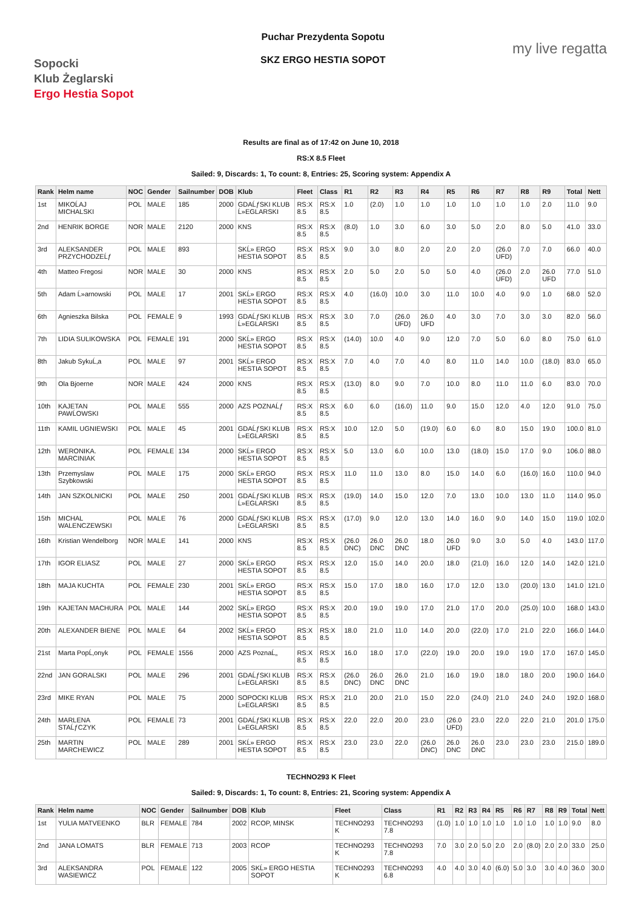Sopocki
Klub Żeglarski
Ergo Hestia Sopot
Puchar Prezydenta Sopotu
SKZ ERGO HESTIA SOPOT
my live regatta
Results are final as of 17:42 on June 10, 2018
RS:X 8.5 Fleet
Sailed: 9, Discards: 1, To count: 8, Entries: 25, Scoring system: Appendix A
| Rank | Helm name | NOC | Gender | Sailnumber | DOB | Klub | Fleet | Class | R1 | R2 | R3 | R4 | R5 | R6 | R7 | R8 | R9 | Total | Nett |
| --- | --- | --- | --- | --- | --- | --- | --- | --- | --- | --- | --- | --- | --- | --- | --- | --- | --- | --- | --- |
| 1st | MIKOĹAJ MICHALSKI | POL | MALE | 185 | 2000 | GDAĹƒSKI KLUB Ĺ»EGLARSKI | RS:X 8.5 | RS:X 8.5 | 1.0 | (2.0) | 1.0 | 1.0 | 1.0 | 1.0 | 1.0 | 1.0 | 2.0 | 11.0 | 9.0 |
| 2nd | HENRIK BORGE | NOR | MALE | 2120 | 2000 | KNS | RS:X 8.5 | RS:X 8.5 | (8.0) | 1.0 | 3.0 | 6.0 | 3.0 | 5.0 | 2.0 | 8.0 | 5.0 | 41.0 | 33.0 |
| 3rd | ALEKSANDER PRZYCHODZEĹƒ | POL | MALE | 893 | | SKĹ» ERGO HESTIA SOPOT | RS:X 8.5 | RS:X 8.5 | 9.0 | 3.0 | 8.0 | 2.0 | 2.0 | 2.0 | (26.0 UFD) | 7.0 | 7.0 | 66.0 | 40.0 |
| 4th | Matteo Fregosi | NOR | MALE | 30 | 2000 | KNS | RS:X 8.5 | RS:X 8.5 | 2.0 | 5.0 | 2.0 | 5.0 | 5.0 | 4.0 | (26.0 UFD) | 2.0 | 26.0 UFD | 77.0 | 51.0 |
| 5th | Adam Ĺ»arnowski | POL | MALE | 17 | 2001 | SKĹ» ERGO HESTIA SOPOT | RS:X 8.5 | RS:X 8.5 | 4.0 | (16.0) | 10.0 | 3.0 | 11.0 | 10.0 | 4.0 | 9.0 | 1.0 | 68.0 | 52.0 |
| 6th | Agnieszka Bilska | POL | FEMALE | 9 | 1993 | GDAĹƒSKI KLUB Ĺ»EGLARSKI | RS:X 8.5 | RS:X 8.5 | 3.0 | 7.0 | (26.0 UFD) | 26.0 UFD | 4.0 | 3.0 | 7.0 | 3.0 | 3.0 | 82.0 | 56.0 |
| 7th | LIDIA SULIKOWSKA | POL | FEMALE | 191 | 2000 | SKĹ» ERGO HESTIA SOPOT | RS:X 8.5 | RS:X 8.5 | (14.0) | 10.0 | 4.0 | 9.0 | 12.0 | 7.0 | 5.0 | 6.0 | 8.0 | 75.0 | 61.0 |
| 8th | Jakub SykuĹ‚a | POL | MALE | 97 | 2001 | SKĹ» ERGO HESTIA SOPOT | RS:X 8.5 | RS:X 8.5 | 7.0 | 4.0 | 7.0 | 4.0 | 8.0 | 11.0 | 14.0 | 10.0 | (18.0) | 83.0 | 65.0 |
| 9th | Ola Bjoerne | NOR | MALE | 424 | 2000 | KNS | RS:X 8.5 | RS:X 8.5 | (13.0) | 8.0 | 9.0 | 7.0 | 10.0 | 8.0 | 11.0 | 11.0 | 6.0 | 83.0 | 70.0 |
| 10th | KAJETAN PAWĹOWSKI | POL | MALE | 555 | 2000 | AZS POZNAĹƒ | RS:X 8.5 | RS:X 8.5 | 6.0 | 6.0 | (16.0) | 11.0 | 9.0 | 15.0 | 12.0 | 4.0 | 12.0 | 91.0 | 75.0 |
| 11th | KAMIL UGNIEWSKI | POL | MALE | 45 | 2001 | GDAĹƒSKI KLUB Ĺ»EGLARSKI | RS:X 8.5 | RS:X 8.5 | 10.0 | 12.0 | 5.0 | (19.0) | 6.0 | 6.0 | 8.0 | 15.0 | 19.0 | 100.0 | 81.0 |
| 12th | WERONIKA. MARCINIAK | POL | FEMALE | 134 | 2000 | SKĹ» ERGO HESTIA SOPOT | RS:X 8.5 | RS:X 8.5 | 5.0 | 13.0 | 6.0 | 10.0 | 13.0 | (18.0) | 15.0 | 17.0 | 9.0 | 106.0 | 88.0 |
| 13th | Przemyslaw Szybkowski | POL | MALE | 175 | 2000 | SKĹ» ERGO HESTIA SOPOT | RS:X 8.5 | RS:X 8.5 | 11.0 | 11.0 | 13.0 | 8.0 | 15.0 | 14.0 | 6.0 | (16.0) | 16.0 | 110.0 | 94.0 |
| 14th | JAN SZKOLNICKI | POL | MALE | 250 | 2001 | GDAĹƒSKI KLUB Ĺ»EGLARSKI | RS:X 8.5 | RS:X 8.5 | (19.0) | 14.0 | 15.0 | 12.0 | 7.0 | 13.0 | 10.0 | 13.0 | 11.0 | 114.0 | 95.0 |
| 15th | MICHAL WALENCZEWSKI | POL | MALE | 76 | 2000 | GDAĹƒSKI KLUB Ĺ»EGLARSKI | RS:X 8.5 | RS:X 8.5 | (17.0) | 9.0 | 12.0 | 13.0 | 14.0 | 16.0 | 9.0 | 14.0 | 15.0 | 119.0 | 102.0 |
| 16th | Kristian Wendelborg | NOR | MALE | 141 | 2000 | KNS | RS:X 8.5 | RS:X 8.5 | (26.0 DNC) | 26.0 DNC | 26.0 DNC | 18.0 | 26.0 UFD | 9.0 | 3.0 | 5.0 | 4.0 | 143.0 | 117.0 |
| 17th | IGOR ELIASZ | POL | MALE | 27 | 2000 | SKĹ» ERGO HESTIA SOPOT | RS:X 8.5 | RS:X 8.5 | 12.0 | 15.0 | 14.0 | 20.0 | 18.0 | (21.0) | 16.0 | 12.0 | 14.0 | 142.0 | 121.0 |
| 18th | MAJA KUCHTA | POL | FEMALE | 230 | 2001 | SKĹ» ERGO HESTIA SOPOT | RS:X 8.5 | RS:X 8.5 | 15.0 | 17.0 | 18.0 | 16.0 | 17.0 | 12.0 | 13.0 | (20.0) | 13.0 | 141.0 | 121.0 |
| 19th | KAJETAN MACHURA | POL | MALE | 144 | 2002 | SKĹ» ERGO HESTIA SOPOT | RS:X 8.5 | RS:X 8.5 | 20.0 | 19.0 | 19.0 | 17.0 | 21.0 | 17.0 | 20.0 | (25.0) | 10.0 | 168.0 | 143.0 |
| 20th | ALEXANDER BIENE | POL | MALE | 64 | 2002 | SKĹ» ERGO HESTIA SOPOT | RS:X 8.5 | RS:X 8.5 | 18.0 | 21.0 | 11.0 | 14.0 | 20.0 | (22.0) | 17.0 | 21.0 | 22.0 | 166.0 | 144.0 |
| 21st | Marta PopĹ‚onyk | POL | FEMALE | 1556 | 2000 | AZS PoznaĹ„ | RS:X 8.5 | RS:X 8.5 | 16.0 | 18.0 | 17.0 | (22.0) | 19.0 | 20.0 | 19.0 | 19.0 | 17.0 | 167.0 | 145.0 |
| 22nd | JAN GORALSKI | POL | MALE | 296 | 2001 | GDAĹƒSKI KLUB Ĺ»EGLARSKI | RS:X 8.5 | RS:X 8.5 | (26.0 DNC) | 26.0 DNC | 26.0 DNC | 21.0 | 16.0 | 19.0 | 18.0 | 18.0 | 20.0 | 190.0 | 164.0 |
| 23rd | MIKE RYAN | POL | MALE | 75 | 2000 | SOPOCKI KLUB Ĺ»EGLARSKI | RS:X 8.5 | RS:X 8.5 | 21.0 | 20.0 | 21.0 | 15.0 | 22.0 | (24.0) | 21.0 | 24.0 | 24.0 | 192.0 | 168.0 |
| 24th | MARLENA STAĹƒCZYK | POL | FEMALE | 73 | 2001 | GDAĹƒSKI KLUB Ĺ»EGLARSKI | RS:X 8.5 | RS:X 8.5 | 22.0 | 22.0 | 20.0 | 23.0 | (26.0 UFD) | 23.0 | 22.0 | 22.0 | 21.0 | 201.0 | 175.0 |
| 25th | MARTIN MARCHEWICZ | POL | MALE | 289 | 2001 | SKĹ» ERGO HESTIA SOPOT | RS:X 8.5 | RS:X 8.5 | 23.0 | 23.0 | 22.0 | (26.0 DNC) | 26.0 DNC | 26.0 DNC | 23.0 | 23.0 | 23.0 | 215.0 | 189.0 |
TECHNO293 K Fleet
Sailed: 9, Discards: 1, To count: 8, Entries: 21, Scoring system: Appendix A
| Rank | Helm name | NOC | Gender | Sailnumber | DOB | Klub | Fleet | Class | R1 | R2 | R3 | R4 | R5 | R6 | R7 | R8 | R9 | Total | Nett |
| --- | --- | --- | --- | --- | --- | --- | --- | --- | --- | --- | --- | --- | --- | --- | --- | --- | --- | --- | --- |
| 1st | YULIA MATVEENKO | BLR | FEMALE | 784 | 2002 | RCOP, MINSK | TECHNO293 K | TECHNO293 7.8 | (1.0) | 1.0 | 1.0 | 1.0 | 1.0 | 1.0 | 1.0 | 1.0 | 1.0 | 9.0 | 8.0 |
| 2nd | JANA LOMATS | BLR | FEMALE | 713 | 2003 | RCOP | TECHNO293 K | TECHNO293 7.8 | 7.0 | 3.0 | 2.0 | 5.0 | 2.0 | 2.0 | (8.0) | 2.0 | 2.0 | 33.0 | 25.0 |
| 3rd | ALEKSANDRA WASIEWICZ | POL | FEMALE | 122 | 2005 | SKĹ» ERGO HESTIA SOPOT | TECHNO293 K | TECHNO293 6.8 | 4.0 | 4.0 | 3.0 | 4.0 | (6.0) | 5.0 | 3.0 | 3.0 | 4.0 | 36.0 | 30.0 |